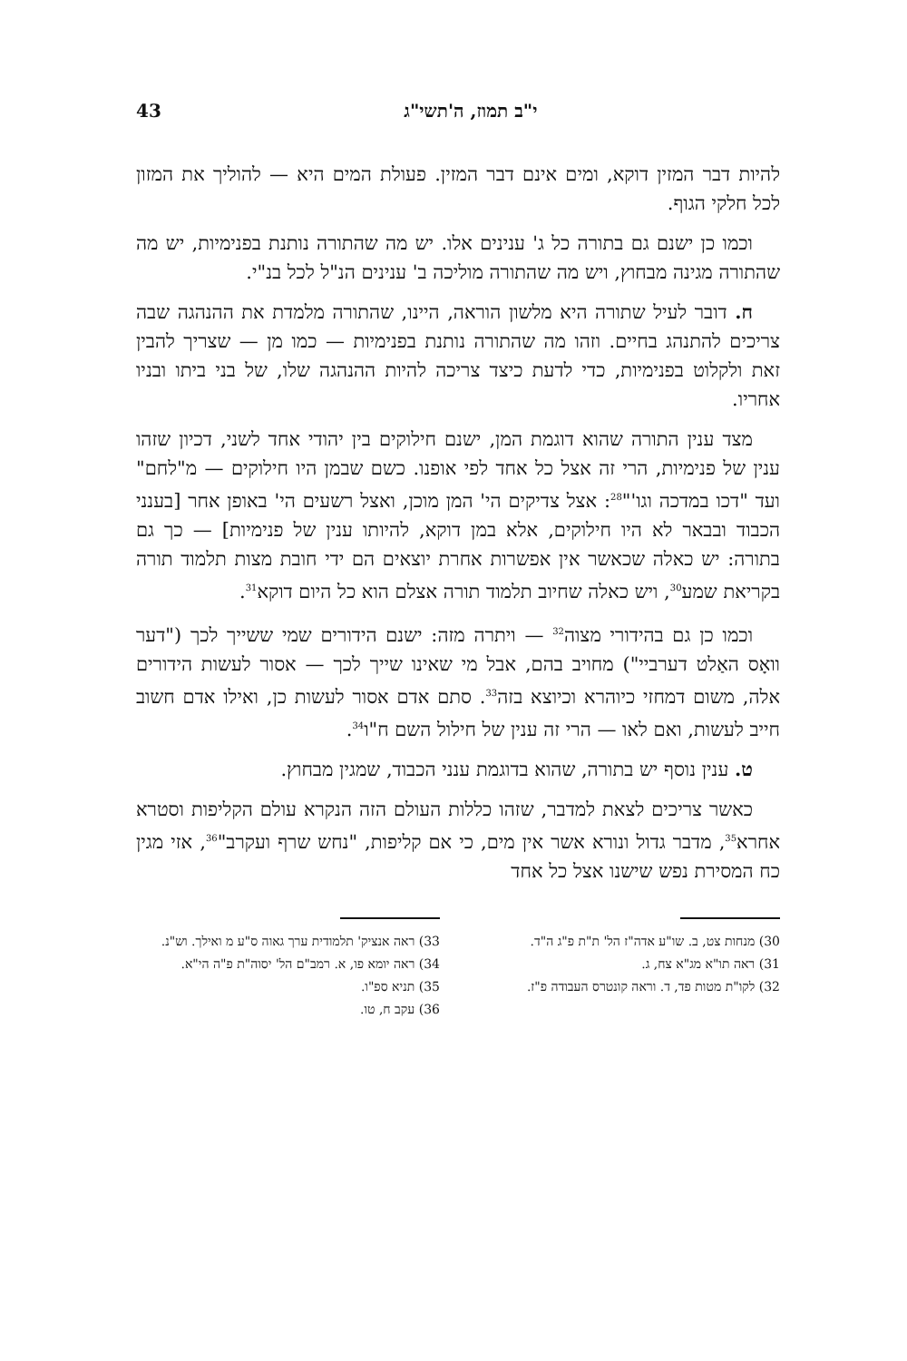י"ב תמוז, ה'תשי"ג 43
להיות דבר המזין דוקא, ומים אינם דבר המזין. פעולת המים היא — להוליך את המזון לכל חלקי הגוף.
וכמו כן ישנם גם בתורה כל ג' ענינים אלו. יש מה שהתורה נותנת בפנימיות, יש מה שהתורה מגינה מבחוץ, ויש מה שהתורה מוליכה ב' ענינים הנ"ל לכל בנ"י.
ח. דובר לעיל שתורה היא מלשון הוראה, היינו, שהתורה מלמדת את ההנהגה שבה צריכים להתנהג בחיים. וזהו מה שהתורה נותנת בפנימיות — כמו מן — שצריך להבין זאת ולקלוט בפנימיות, כדי לדעת כיצד צריכה להיות ההנהגה שלו, של בני ביתו ובניו אחריו.
מצד ענין התורה שהוא דוגמת המן, ישנם חילוקים בין יהודי אחד לשני, דכיון שזהו ענין של פנימיות, הרי זה אצל כל אחד לפי אופנו. כשם שבמן היו חילוקים — מ"לחם" ועד "דכו במדכה וגו'"<sup>28</sup>: אצל צדיקים הי' המן מוכן, ואצל רשעים הי' באופן אחר [בענני הכבוד ובבאר לא היו חילוקים, אלא במן דוקא, להיותו ענין של פנימיות] — כך גם בתורה: יש כאלה שכאשר אין אפשרות אחרת יוצאים הם ידי חובת מצות תלמוד תורה בקריאת שמע<sup>30</sup>, ויש כאלה שחיוב תלמוד תורה אצלם הוא כל היום דוקא<sup>31</sup>.
וכמו כן גם בהידורי מצוה<sup>32</sup> — ויתרה מזה: ישנם הידורים שמי ששייך לכך ("דער וואָס האַלט דערביי") מחויב בהם, אבל מי שאינו שייך לכך — אסור לעשות הידורים אלה, משום דמחזי כיוהרא וכיוצא בזה<sup>33</sup>. סתם אדם אסור לעשות כן, ואילו אדם חשוב חייב לעשות, ואם לאו — הרי זה ענין של חילול השם ח"ו<sup>34</sup>.
ט. ענין נוסף יש בתורה, שהוא בדוגמת ענני הכבוד, שמגין מבחוץ.
כאשר צריכים לצאת למדבר, שזהו כללות העולם הזה הנקרא עולם הקליפות וסטרא אחרא<sup>35</sup>, מדבר גדול ונורא אשר אין מים, כי אם קליפות, "נחש שרף ועקרב"<sup>36</sup>, אזי מגין כח המסירת נפש שישנו אצל כל אחד
30) מנחות צט, ב. שו"ע אדה"ז הל' ת"ת פ"ג ה"ד.
31) ראה תו"א מג"א צח, ג.
32) לקו"ת מטות פד, ד. וראה קונטרס העבודה פ"ז.
33) ראה אנציק' תלמודית ערך גאוה ס"ע מ ואילך. וש"נ.
34) ראה יומא פו, א. רמב"ם הל' יסוה"ת פ"ה הי"א.
35) תניא ספ"ו.
36) עקב ח, טו.